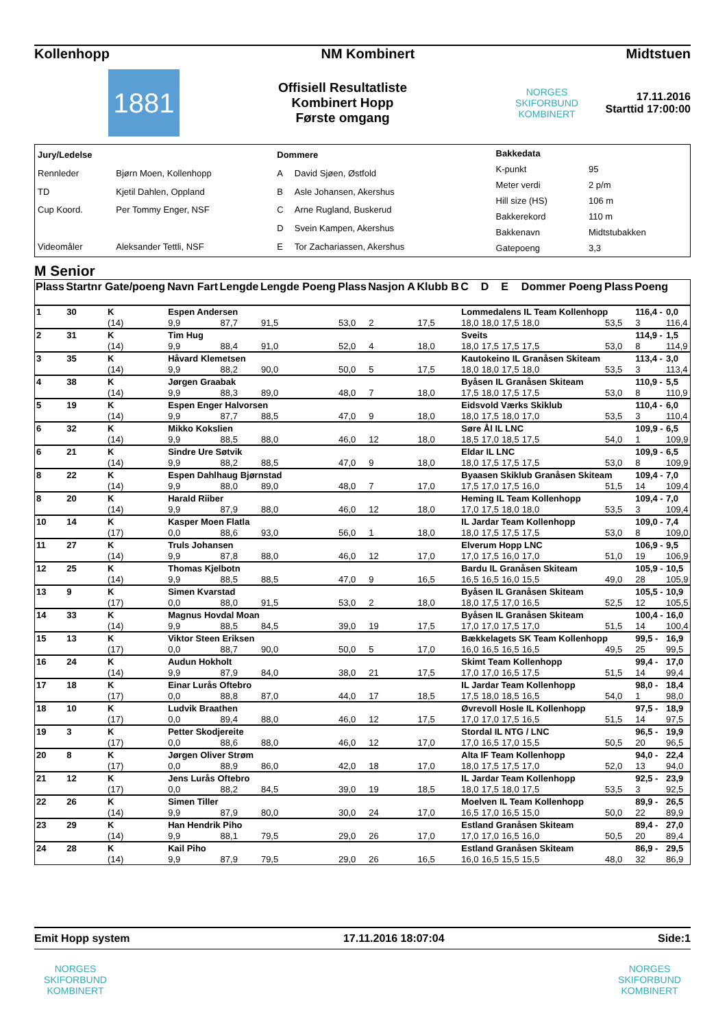Kollenhopp NM Kombinert Midtstuen
1881
Offisiell Resultatliste
Kombinert Hopp
Første omgang
NORGES SKIFORBUND
KOMBINERT
17.11.2016
Starttid 17:00:00
| Jury/Ledelse | |
| Rennleder | Bjørn Moen, Kollenhopp |
| TD | Kjetil Dahlen, Oppland |
| Cup Koord. | Per Tommy Enger, NSF |
| Videomåler | Aleksander Tettli, NSF |
| Dommere | |
| A | David Sjøen, Østfold |
| B | Asle Johansen, Akershus |
| C | Arne Rugland, Buskerud |
| D | Svein Kampen, Akershus |
| E | Tor Zachariassen, Akershus |
| Bakkedata | |
| K-punkt | 95 |
| Meter verdi | 2 p/m |
| Hill size (HS) | 106 m |
| Bakkerekord | 110 m |
| Bakkenavn | Midtstubakken |
| Gatepoeng | 3,3 |
M Senior
| Plass | Startnr Gate/poeng | | Navn Fart | Lengde | Lengde Poeng | Plass | Nasjon A | Klubb B | C | D | E | Dommer Poeng | Plass | Poeng | |
| --- | --- | --- | --- | --- | --- | --- | --- | --- | --- | --- | --- | --- | --- | --- | --- |
| 1 | 30 | K | Espen Andersen | | | | | | Lommedalens IL Team Kollenhopp | | | | | 116,4 - | 0,0 |
| | | (14) | 9,9 | 87,7 | 91,5 | 53,0 | 2 | 17,5 | 18,0 | 18,0 | 17,5 | 18,0 | 53,5 | 3 | 116,4 |
| 2 | 31 | K | Tim Hug | | | | | | Sveits | | | | | 114,9 - | 1,5 |
| | | (14) | 9,9 | 88,4 | 91,0 | 52,0 | 4 | 18,0 | 18,0 | 17,5 | 17,5 | 17,5 | 53,0 | 8 | 114,9 |
| 3 | 35 | K | Håvard Klemetsen | | | | | | Kautokeino IL Granåsen Skiteam | | | | | 113,4 - | 3,0 |
| | | (14) | 9,9 | 88,2 | 90,0 | 50,0 | 5 | 17,5 | 18,0 | 18,0 | 17,5 | 18,0 | 53,5 | 3 | 113,4 |
| 4 | 38 | K | Jørgen Graabak | | | | | | Byåsen IL Granåsen Skiteam | | | | | 110,9 - | 5,5 |
| | | (14) | 9,9 | 88,3 | 89,0 | 48,0 | 7 | 18,0 | 17,5 | 18,0 | 17,5 | 17,5 | 53,0 | 8 | 110,9 |
| 5 | 19 | K | Espen Enger Halvorsen | | | | | | Eidsvold Værks Skiklub | | | | | 110,4 - | 6,0 |
| | | (14) | 9,9 | 87,7 | 88,5 | 47,0 | 9 | 18,0 | 18,0 | 17,5 | 18,0 | 17,0 | 53,5 | 3 | 110,4 |
| 6 | 32 | K | Mikko Kokslien | | | | | | Søre Ål IL LNC | | | | | 109,9 - | 6,5 |
| | | (14) | 9,9 | 88,5 | 88,0 | 46,0 | 12 | 18,0 | 18,5 | 17,0 | 18,5 | 17,5 | 54,0 | 1 | 109,9 |
| 6 | 21 | K | Sindre Ure Søtvik | | | | | | Eldar IL LNC | | | | | 109,9 - | 6,5 |
| | | (14) | 9,9 | 88,2 | 88,5 | 47,0 | 9 | 18,0 | 18,0 | 17,5 | 17,5 | 17,5 | 53,0 | 8 | 109,9 |
| 8 | 22 | K | Espen Dahlhaug Bjørnstad | | | | | | Byaasen Skiklub Granåsen Skiteam | | | | | 109,4 - | 7,0 |
| | | (14) | 9,9 | 88,0 | 89,0 | 48,0 | 7 | 17,0 | 17,5 | 17,0 | 17,5 | 16,0 | 51,5 | 14 | 109,4 |
| 8 | 20 | K | Harald Riiber | | | | | | Heming IL Team Kollenhopp | | | | | 109,4 - | 7,0 |
| | | (14) | 9,9 | 87,9 | 88,0 | 46,0 | 12 | 18,0 | 17,0 | 17,5 | 18,0 | 18,0 | 53,5 | 3 | 109,4 |
| 10 | 14 | K | Kasper Moen Flatla | | | | | | IL Jardar Team Kollenhopp | | | | | 109,0 - | 7,4 |
| | | (17) | 0,0 | 88,6 | 93,0 | 56,0 | 1 | 18,0 | 18,0 | 17,5 | 17,5 | 17,5 | 53,0 | 8 | 109,0 |
| 11 | 27 | K | Truls Johansen | | | | | | Elverum Hopp LNC | | | | | 106,9 - | 9,5 |
| | | (14) | 9,9 | 87,8 | 88,0 | 46,0 | 12 | 17,0 | 17,0 | 17,5 | 16,0 | 17,0 | 51,0 | 19 | 106,9 |
| 12 | 25 | K | Thomas Kjelbotn | | | | | | Bardu IL Granåsen Skiteam | | | | | 105,9 - | 10,5 |
| | | (14) | 9,9 | 88,5 | 88,5 | 47,0 | 9 | 16,5 | 16,5 | 16,5 | 16,0 | 15,5 | 49,0 | 28 | 105,9 |
| 13 | 9 | K | Simen Kvarstad | | | | | | Byåsen IL Granåsen Skiteam | | | | | 105,5 - | 10,9 |
| | | (17) | 0,0 | 88,0 | 91,5 | 53,0 | 2 | 18,0 | 18,0 | 17,5 | 17,0 | 16,5 | 52,5 | 12 | 105,5 |
| 14 | 33 | K | Magnus Hovdal Moan | | | | | | Byåsen IL Granåsen Skiteam | | | | | 100,4 - | 16,0 |
| | | (14) | 9,9 | 88,5 | 84,5 | 39,0 | 19 | 17,5 | 17,0 | 17,0 | 17,5 | 17,0 | 51,5 | 14 | 100,4 |
| 15 | 13 | K | Viktor Steen Eriksen | | | | | | Bækkelagets SK Team Kollenhopp | | | | | 99,5 - | 16,9 |
| | | (17) | 0,0 | 88,7 | 90,0 | 50,0 | 5 | 17,0 | 16,0 | 16,5 | 16,5 | 16,5 | 49,5 | 25 | 99,5 |
| 16 | 24 | K | Audun Hokholt | | | | | | Skimt Team Kollenhopp | | | | | 99,4 - | 17,0 |
| | | (14) | 9,9 | 87,9 | 84,0 | 38,0 | 21 | 17,5 | 17,0 | 17,0 | 16,5 | 17,5 | 51,5 | 14 | 99,4 |
| 17 | 18 | K | Einar Lurås Oftebro | | | | | | IL Jardar Team Kollenhopp | | | | | 98,0 - | 18,4 |
| | | (17) | 0,0 | 88,8 | 87,0 | 44,0 | 17 | 18,5 | 17,5 | 18,0 | 18,5 | 16,5 | 54,0 | 1 | 98,0 |
| 18 | 10 | K | Ludvik Braathen | | | | | | Øvrevoll Hosle IL Kollenhopp | | | | | 97,5 - | 18,9 |
| | | (17) | 0,0 | 89,4 | 88,0 | 46,0 | 12 | 17,5 | 17,0 | 17,0 | 17,5 | 16,5 | 51,5 | 14 | 97,5 |
| 19 | 3 | K | Petter Skodjereite | | | | | | Stordal IL NTG / LNC | | | | | 96,5 - | 19,9 |
| | | (17) | 0,0 | 88,6 | 88,0 | 46,0 | 12 | 17,0 | 17,0 | 16,5 | 17,0 | 15,5 | 50,5 | 20 | 96,5 |
| 20 | 8 | K | Jørgen Oliver Strøm | | | | | | Alta IF Team Kollenhopp | | | | | 94,0 - | 22,4 |
| | | (17) | 0,0 | 88,9 | 86,0 | 42,0 | 18 | 17,0 | 18,0 | 17,5 | 17,5 | 17,0 | 52,0 | 13 | 94,0 |
| 21 | 12 | K | Jens Lurås Oftebro | | | | | | IL Jardar Team Kollenhopp | | | | | 92,5 - | 23,9 |
| | | (17) | 0,0 | 88,2 | 84,5 | 39,0 | 19 | 18,5 | 18,0 | 17,5 | 18,0 | 17,5 | 53,5 | 3 | 92,5 |
| 22 | 26 | K | Simen Tiller | | | | | | Moelven IL Team Kollenhopp | | | | | 89,9 - | 26,5 |
| | | (14) | 9,9 | 87,9 | 80,0 | 30,0 | 24 | 17,0 | 16,5 | 17,0 | 16,5 | 15,0 | 50,0 | 22 | 89,9 |
| 23 | 29 | K | Han Hendrik Piho | | | | | | Estland Granåsen Skiteam | | | | | 89,4 - | 27,0 |
| | | (14) | 9,9 | 88,1 | 79,5 | 29,0 | 26 | 17,0 | 17,0 | 17,0 | 16,5 | 16,0 | 50,5 | 20 | 89,4 |
| 24 | 28 | K | Kail Piho | | | | | | Estland Granåsen Skiteam | | | | | 86,9 - | 29,5 |
| | | (14) | 9,9 | 87,9 | 79,5 | 29,0 | 26 | 16,5 | 16,0 | 16,5 | 15,5 | 15,5 | 48,0 | 32 | 86,9 |
Emit Hopp system 17.11.2016 18:07:04 Side:1
NORGES SKIFORBUND
KOMBINERT
NORGES SKIFORBUND
KOMBINERT